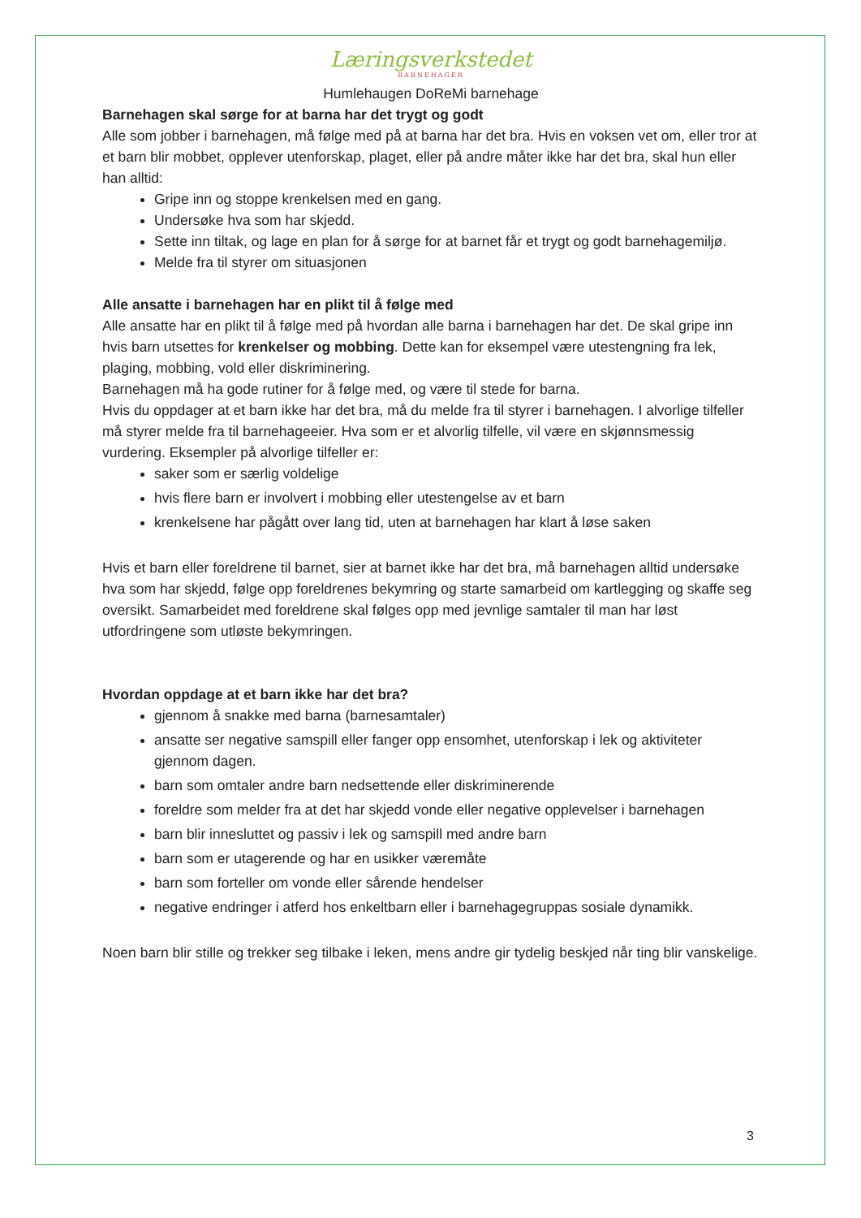Læringsverkstedet
BARNEHAGER
Humlehaugen DoReMi barnehage
Barnehagen skal sørge for at barna har det trygt og godt
Alle som jobber i barnehagen, må følge med på at barna har det bra. Hvis en voksen vet om, eller tror at et barn blir mobbet, opplever utenforskap, plaget, eller på andre måter ikke har det bra, skal hun eller han alltid:
Gripe inn og stoppe krenkelsen med en gang.
Undersøke hva som har skjedd.
Sette inn tiltak, og lage en plan for å sørge for at barnet får et trygt og godt barnehagemiljø.
Melde fra til styrer om situasjonen
Alle ansatte i barnehagen har en plikt til å følge med
Alle ansatte har en plikt til å følge med på hvordan alle barna i barnehagen har det. De skal gripe inn hvis barn utsettes for krenkelser og mobbing. Dette kan for eksempel være utestengning fra lek, plaging, mobbing, vold eller diskriminering.
Barnehagen må ha gode rutiner for å følge med, og være til stede for barna.
Hvis du oppdager at et barn ikke har det bra, må du melde fra til styrer i barnehagen. I alvorlige tilfeller må styrer melde fra til barnehageeier. Hva som er et alvorlig tilfelle, vil være en skjønnsmessig vurdering. Eksempler på alvorlige tilfeller er:
saker som er særlig voldelige
hvis flere barn er involvert i mobbing eller utestengelse av et barn
krenkelsene har pågått over lang tid, uten at barnehagen har klart å løse saken
Hvis et barn eller foreldrene til barnet, sier at barnet ikke har det bra, må barnehagen alltid undersøke hva som har skjedd, følge opp foreldrenes bekymring og starte samarbeid om kartlegging og skaffe seg oversikt. Samarbeidet med foreldrene skal følges opp med jevnlige samtaler til man har løst utfordringene som utløste bekymringen.
Hvordan oppdage at et barn ikke har det bra?
gjennom å snakke med barna (barnesamtaler)
ansatte ser negative samspill eller fanger opp ensomhet, utenforskap i lek og aktiviteter gjennom dagen.
barn som omtaler andre barn nedsettende eller diskriminerende
foreldre som melder fra at det har skjedd vonde eller negative opplevelser i barnehagen
barn blir innesluttet og passiv i lek og samspill med andre barn
barn som er utagerende og har en usikker væremåte
barn som forteller om vonde eller sårende hendelser
negative endringer i atferd hos enkeltbarn eller i barnehagegruppas sosiale dynamikk.
Noen barn blir stille og trekker seg tilbake i leken, mens andre gir tydelig beskjed når ting blir vanskelige.
3